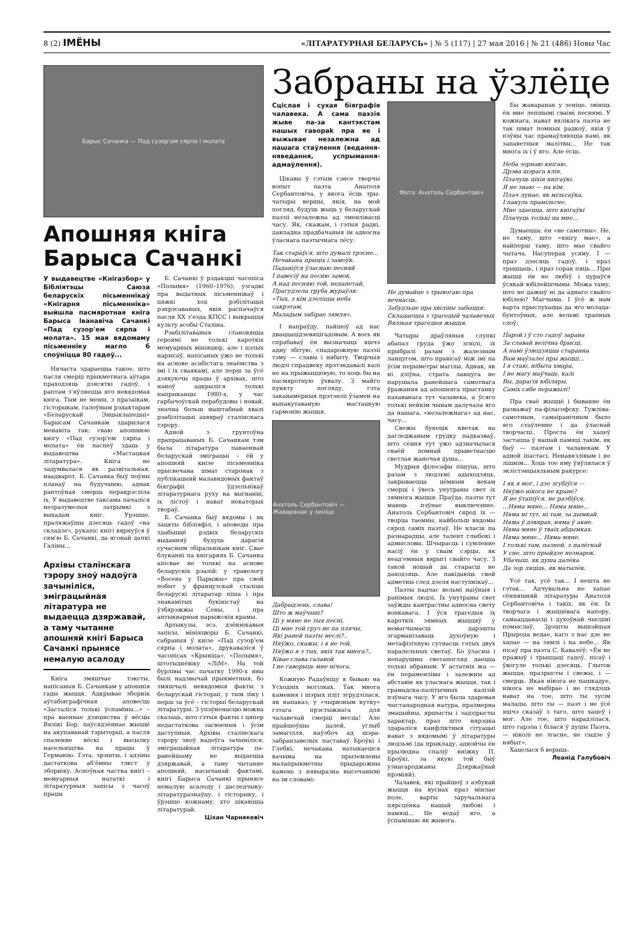8 (2) ІМЁНЫ «ЛІТАРАТУРНАЯ БЕЛАРУСЬ» | № 5 (117) | 27 мая 2016 | № 21 (486) Новы Час
Барыс Сачанка — Пад сузор'ем сярпа і молата
Апошняя кніга Барыса Сачанкі
У выдавецтве «Кнігазбор» у Бібліятэцы Саюза беларускіх пісьменнікаў «Кнігарня пісьменніка» выйшла пасмяротная кніга Барыса Іванавіча Сачанкі «Пад сузор'ем сярпа і молата». 15 мая вядомаму пісьменніку магло б споўніцца 80 гадоў...
Нячаста здараецца такое, што пасля смерці прыкметнага аўтара праходзяць дзясяткі гадоў, і раптам з'яўляецца яго невядомая кніга. Тым не менш, з празаікам, гісторыкам, галоўным рэдактарам «Беларускай Энцыклапедыі» Барысам Сачанкам здарылася менавіта так: сваю апошнюю кнігу «Пад сузор'ем сярпа і молата» ён паспеў здаць у выдавецтва «Мастацкая літаратура». Кніга не задумвалася як развітальная, наадварот, Б. Сачанка быў поўны планаў на будучыню, аднак раптоўная смерць перакрэсліла іх. У выдавецтве таксама пачаліся незразумелыя затрымкі з выхадам кніг. Урэшце, праляжаўшы дзесяць гадоў «на складзе», рукапіс кнігі вярнуўся ў сям'ю Б. Сачанкі, да ягонай дачкі Галіны...
Архівы сталінскага тэрору зноў надоўга зачыніліся, эміграцыйная літаратура не выдаецца дзяржавай, а таму чытанне апошняй кнігі Барыса Сачанкі прынясе немалую асалоду
Кніга змяшчае тэксты, напісаныя Б. Сачанкам у апошнія гады жыцця. Адкрывае зборнік аўтабіяграфічная аповесць «Засталіся толькі ўспаміны...» – пра ваеннае дзяцінства ў вёсцы Вялікі Бор, паўсядзённае жыццё на акупаванай тэрыторыі, а пасля спаленне вёскі і высылку насельніцтва на працы ў Германію. Гэта, зрэшты, і адзіны дастаткова аб'ёмны тэкст у зборніку. Асноўная частка кнігі – мемуарныя нататкі і літаратурныя запісы з часоў працы
Б. Сачанкі ў рэдакцыі часопіса «Полымя» (1960–1976), узгадкі пра выдатных пісьменнікаў і цяжкі ход рэбілітацыі рэпрэсаваных, якія распачаўся пасля XX з'езда КПСС і выкрыцця культу асобы Сталіна.
Рэабілітаваныя становяцца героямі не толькі кароткіх мемуарных мініяцюр, але і цэлых нарысаў, напісаных ужо не толькі на аснове асабістага знаёмства з імі і іх сваякамі, але перш за ўсё дзякуючы працы ў архівах, што наноў адкрыліся толькі напрыканцы 1980-х, у час гарбачоўскай перабудовы і новай, значна больш маштабнай хвалі рэабілітацыі ахвяраў сталінскага тэрору.
Адной з грунтоўна прапрацаваных Б. Сачанкам тэм была літаратура паваеннай беларускай эміграцыі – ёй у апошняй кнізе пісьменніка прысвечана шмат старонак з публікацыяй малавядомых фактаў біяграфіі ўдзельнікаў літаратурнага руху на выгнанні, іх лістоў і нават некаторых твораў.
Б. Сачанка быў вядомы і як зацяты бібліяфіл, і аповеды пра здабыццё рэдкіх беларускіх выданняў будуць дарагія сучасным збіральнікам кніг. Свае блуканні па кнігарнях Б. Сачанка апісвае не толькі на аснове беларускіх рэалій: у травелогу «Восень у Парыжы» пра свой побыт у французскай сталіцы беларускі літаратар піша і пра знакамітых букіністаў на ўзбярэжжы Сены, і пра антыкварныя парыжскія крамы.
Артыкулы, эсэ, дзённікавыя запісы, мініяцюры Б. Сачанкі, сабраныя ў кнізе «Пад сузор'ем сярпа і молата», друкаваліся ў часопісах «Крыніца», «Полымя», штотыднёвіку «ЛіМ». На той бурлівы час пачатку 1990-х яны былі надзвычай прыкметныя, бо змяшчалі невядомыя факты з беларускай гісторыі, у тым ліку і перш за ўсё – гісторыі беларускай літаратуры. З упэўненасцю можна сказаць, што гэтыя факты і цяпер недастаткова засвоеныя і ўсім даступныя. Архівы сталінскага тэрору зноў надоўга зачыніліся, эміграцыйная літаратура па-ранейшаму не выдаецца дзяржавай, а таму чытанне апошняй, насычанай фактамі, кнігі Барыса Сачанкі прынясе немалую асалоду і даследчыку-літаратуразнаўцу, і гісторыку, і ўрэшце кожнаму, хто цікавіцца літаратурай.
Ціхан Чарнякевіч
Забраны на ўзлёце
Сціслая і сухая біяграфія чалавека. А сама паэзія жыве па-за кантэкстам нашых гавораk пра яе і выжывае незалежна ад нашага стаўлення (ведання-няведання, успрымання-адмаўлення).
Цікавы ў гэтым сэнсе творчы вопыт паэта Анатоля Сербантовіча, у якога ёсць тры-чатыры вершы, якія, на мой погляд, будуць жыць у беларускай паэзіі незалежна ад зменлівасці часу. Як, скажам, і гэтыя радкі, дакладна прадбачаныя ім адносна ўласнага паэтычнага лёсу:
Так стараўся, што думалі трэснe...
Нечакана прыціх і замоўк.
Падавіўся ўласнаю песняй
І павесіў на песню замок.
А над песняю той, недапетай,
Прагудзела труба жураўля:
«Тых, з кім дзеліцца неба сакрэтам,
Маладым забірае зямля».
І напраўду, пайшоў ад нас дваццацідзевяцігадовым. А вось як спрабаваў ён вызначыць яшчэ адну збітую, спадарожную паэзіі тэму — славы і нябыту. Творчыя людзі спрадвеку прэтэндавалі калі не на прыжыццёвую, то хоць бы на пасмяротную ўхвалу. З майго пункту погляду, гэта заканамерныя прэтэнзіі ўзамен на выпакутаваную мастацкую гармонію жыцця.
Анатоль Сербантовіч — Жаваранак у зеніце
Дабрыдзень, слава!
Што ж маўчыш?
Ці у мяне не тыя песні,
Ці мне той груз не па плячы,
Які раней паэты неслі?..
Няўжо, скажы, і я не той,
Няўжо я з тых, якіх так многа?..
Ківае слава галавой
І не гаворыць мне нічога.
Кожную Радаўніцу я бываю на Усходніх могілках. Так многа камення і шэрых пліт згрудзілася, як напаказ, у «чырвоным кутку» гэтага прэстыжнага для чалавечай смерці месца! Але прайшоўшы далей, углыб замагілля, наўзбоч ад шэра-забранзавелых паставаў Броўкі і Глебкі, нечакана натыкаешся вачыма на прыземлены малапрыкметны прыдарожны камень з нявыразна высечанымі на ім словамі:
Фота: Анатоль Сербантовіч
Не думайце з трывогаю пра вечнасць,
Забудзьце пра хвіліны забыцця:
Складаецца з трагедый чалавечых
Вялікая трагедыя жыцця.
Чатыры драўляныя слупкі абапал груда ўжо згнілі, іх прыбралі разам з жалезным ланцугом, што правісаў між імі па ўсім перыметры магілы. Аднак, як ні дзіўна, страта ланцуга не парушала ранейшага самотнага ўражання ад апошняга прыстанку пахаванага тут чалавека, а ўсяго толькі нейкім чынам далучала яго да нашага, «незалежнага» ад нас, часу...
Свежы букецік кветак на дагледжаным грудку падказваў, што сёння тут ужо адзначылася сваёй помнай прыветнасцю светлая жаночая душа...
Мудрыя філосафы пішуць, што разам з людзьмі адыходзяць, закрываецца цёмным векам смерці і ўвесь унутраны свет іх зямнога жыцця. Праўда, паэты тут маюць пэўнае выключэнне. Анатоль Сербантовіч сярод іх — творца таемны, найбольш вядомы сярод саміх паэтаў. Не класік па разнарадцы, але талент глыбокі і адмысловы. Шчырасць і сумленне насіў ён у сваім сэрцы, як неад'емныя вярыгі свайго часу. З такой ношай да старасці не даходзяць. Але пакідаюць свой адметны след дзеля наступнікаў...
Паэты падчас вельмі наіўныя і ранімыя людзі. Іх унутраны свет заўжды кантрастны адносна свету вонкавага. І ўся трагедыя іх кароткіх зямных жыццяў у немагчымасці дарэшты згарманізаваць духоўную і метафізічную сутнасць гэтых двух паралельных светаў. Бо ўласны і непарушны светапогляд даецца толькі абраным. У астатніх жа — ён пераменлівы і залежны ад абставін як уласнага жыцця, так і грамадска-палітычных калізій пэўнага часу. У яго была здаровая чыстапародная натура, празмерна эмацыйны, яршысты і задзірысты характар, праз што нярэдка здараліся канфліктныя сітуацыі нават з вядомымі ў літаратуры людзьмі (да прыкладу, аднойчы ён прылюдна спаліў кніжку П. Броўкі, за якую той быў узнагароджаны Дзяржаўнай прэміяй).
Чалавек, які прайшоў з азбукай жыцця на вуснах праз мінлае поле, варты заручальнага пярсцёнка нашай любові і памяці... Не ведаў яго, а ўспамінаю як жывога.
Бы жаваранак у зеніце, звініць ён мне лепшымі сваімі песнямі. У кожнага, нават вялікага паэта не так шмат помных радкоў, якія ў пэўны час прамаўляюцца намі, як запаветныя малітвы... Не так многа іх і ў яго. Але ёсць.
Неба зорнаю кнігаю,
Дрэва шэрага клін.
Плачуць ціхія кнігаўкі.
Я не знаю — па кім.
Плач лунае, як мільгаўка,
І пакуль прамільгне,
Мне здаецца, што кнігаўкі
Плачуць толькі па мне...
Думаецца: ён «не самотны». Не, не таму, што «кнігу мае», а найперш таму, што мае свайго чытача. Насуперак усяму. І — праз дзесяць гадоў, і праз трыццаць, і праз сорак пяць... Пры жыцці ён не любіў і цураўся ўсякай юбілейшчыны. Можа таму, што не дажыў ні да аднаго свайго юбілею? Магчыма. І ўсё ж нам варта прыслухацца да яго молада-бунтоўных, але вельмі трапных слоў:
Парой і ў сто гадоў зарана
За славай велічна брысці,
А намі ўзводзяцца старанна
Вам маўзалеі пры жыцці...
І я стаю, нібыта хмара,
І не магу маўчаць, калі
Вы, дарагія юбіляры,
Саміх сябе перажылі!
Пра сваё жыццё і быванне ён разважаў па-філасофску. Тужліва-самотным, самаіранічным было яго стаўленне і да ўласнай творчасці. Проста ён хацеў застацца ў нашай памяці такім, як быў — паэтам і чалавекам. У адной іпастасі. Ненавязлівым і не лішнім... Хоць тое яму ўяўлялася ў экзістэнцыяльным ракурсе:
І як я мог, і дзе згубіўся —
Няўжо нікога не кране?
Я не ўтапіўся, не разбіўся.
...Няма мяне... Няма мяне...
Няма ні тут, ні там, за дымкай.
Няма ў дзвярах, няма ў акне.
Няма мяне ў тваіх абдымках.
Няма мяне... Няма мяне.
І толькі там, пазней, з палёгкай
У сне, што прыйдзе незнарок,
Убачыш, як душа далёка
Да зор ляціць, як матылёк.
Усё так, усё так... І нешта не гэтак... Адчувальна не хапае сённяшняй літаратуры Анатоля Сербантовіча і такіх, як ён. Іх творчага і жыццёвага напору, самааддана­сці і духоўнай чысціні помыслаў. Зрэшты вышэйшая Прырода ведае, каго з нас дзе не хапае — на зямлі і на небе... Як пісаў пра паэта С. Кавалёў: «Ён не пражыў і трыццаці гадоў, пісаў і ўвогуле толькі дзесяць. Глыток жыцця, празрысты і свежы, і — смерць. Якая нікога не пашкадуе, нікога не выбірае і не глядзіць нават на тое, што ты зусім малады, што ты — паэт і не ўсё яшчэ сказаў з таго, што хацеў і мог. Але тое, што нарадзілася, што гарэла і білася ў душы Паэта, — ніколі не згасне, не сыдзе ў нябыт».
Хацелася б верыць.
Леанід Галубовіч